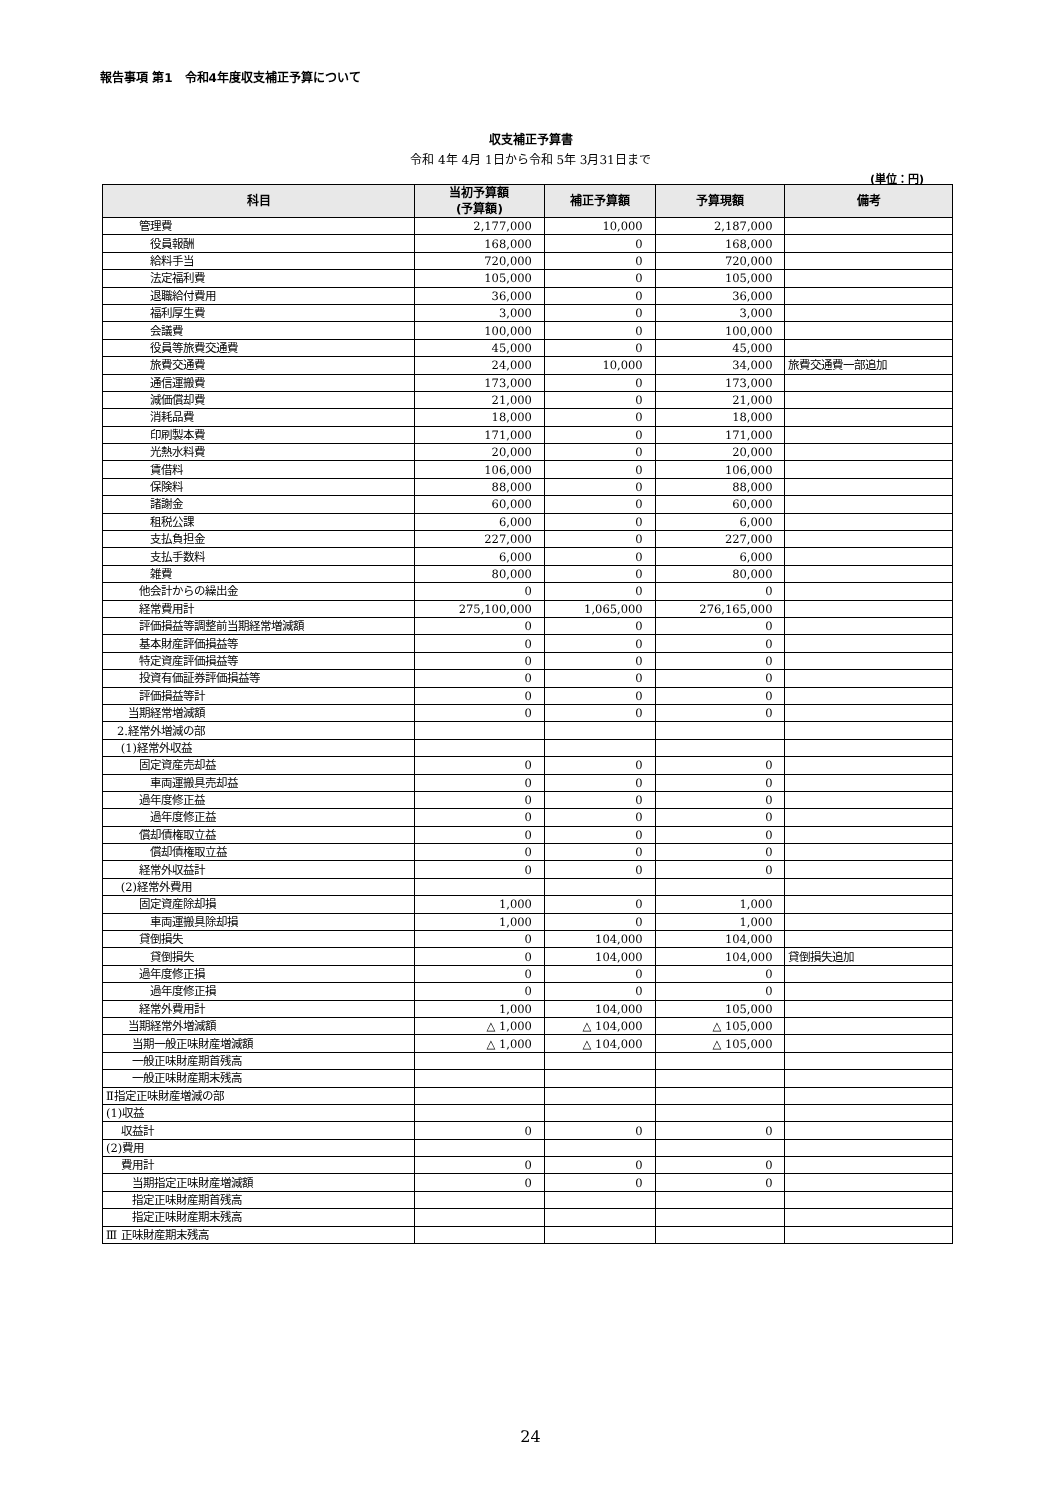報告事項 第1　令和4年度収支補正予算について
収支補正予算書
令和 4年 4月 1日から令和 5年 3月31日まで
(単位：円)
| 科目 | 当初予算額 (予算額) | 補正予算額 | 予算現額 | 備考 |
| --- | --- | --- | --- | --- |
| 管理費 | 2,177,000 | 10,000 | 2,187,000 | |
| 役員報酬 | 168,000 | 0 | 168,000 | |
| 給料手当 | 720,000 | 0 | 720,000 | |
| 法定福利費 | 105,000 | 0 | 105,000 | |
| 退職給付費用 | 36,000 | 0 | 36,000 | |
| 福利厚生費 | 3,000 | 0 | 3,000 | |
| 会議費 | 100,000 | 0 | 100,000 | |
| 役員等旅費交通費 | 45,000 | 0 | 45,000 | |
| 旅費交通費 | 24,000 | 10,000 | 34,000 | 旅費交通費一部追加 |
| 通信運搬費 | 173,000 | 0 | 173,000 | |
| 減価償却費 | 21,000 | 0 | 21,000 | |
| 消耗品費 | 18,000 | 0 | 18,000 | |
| 印刷製本費 | 171,000 | 0 | 171,000 | |
| 光熱水料費 | 20,000 | 0 | 20,000 | |
| 賃借料 | 106,000 | 0 | 106,000 | |
| 保険料 | 88,000 | 0 | 88,000 | |
| 諸謝金 | 60,000 | 0 | 60,000 | |
| 租税公課 | 6,000 | 0 | 6,000 | |
| 支払負担金 | 227,000 | 0 | 227,000 | |
| 支払手数料 | 6,000 | 0 | 6,000 | |
| 雑費 | 80,000 | 0 | 80,000 | |
| 他会計からの繰出金 | 0 | 0 | 0 | |
| 経常費用計 | 275,100,000 | 1,065,000 | 276,165,000 | |
| 評価損益等調整前当期経常増減額 | 0 | 0 | 0 | |
| 基本財産評価損益等 | 0 | 0 | 0 | |
| 特定資産評価損益等 | 0 | 0 | 0 | |
| 投資有価証券評価損益等 | 0 | 0 | 0 | |
| 評価損益等計 | 0 | 0 | 0 | |
| 当期経常増減額 | 0 | 0 | 0 | |
| 2.経常外増減の部 | | | | |
| (1)経常外収益 | | | | |
| 固定資産売却益 | 0 | 0 | 0 | |
| 車両運搬具売却益 | 0 | 0 | 0 | |
| 過年度修正益 | 0 | 0 | 0 | |
| 過年度修正益 | 0 | 0 | 0 | |
| 償却債権取立益 | 0 | 0 | 0 | |
| 償却債権取立益 | 0 | 0 | 0 | |
| 経常外収益計 | 0 | 0 | 0 | |
| (2)経常外費用 | | | | |
| 固定資産除却損 | 1,000 | 0 | 1,000 | |
| 車両運搬具除却損 | 1,000 | 0 | 1,000 | |
| 貸倒損失 | 0 | 104,000 | 104,000 | |
| 貸倒損失 | 0 | 104,000 | 104,000 | 貸倒損失追加 |
| 過年度修正損 | 0 | 0 | 0 | |
| 過年度修正損 | 0 | 0 | 0 | |
| 経常外費用計 | 1,000 | 104,000 | 105,000 | |
| 当期経常外増減額 | △ 1,000 | △ 104,000 | △ 105,000 | |
| 当期一般正味財産増減額 | △ 1,000 | △ 104,000 | △ 105,000 | |
| 一般正味財産期首残高 | | | | |
| 一般正味財産期末残高 | | | | |
| Ⅱ指定正味財産増減の部 | | | | |
| (1)収益 | | | | |
| 収益計 | 0 | 0 | 0 | |
| (2)費用 | | | | |
| 費用計 | 0 | 0 | 0 | |
| 当期指定正味財産増減額 | 0 | 0 | 0 | |
| 指定正味財産期首残高 | | | | |
| 指定正味財産期末残高 | | | | |
| Ⅲ 正味財産期末残高 | | | | |
24